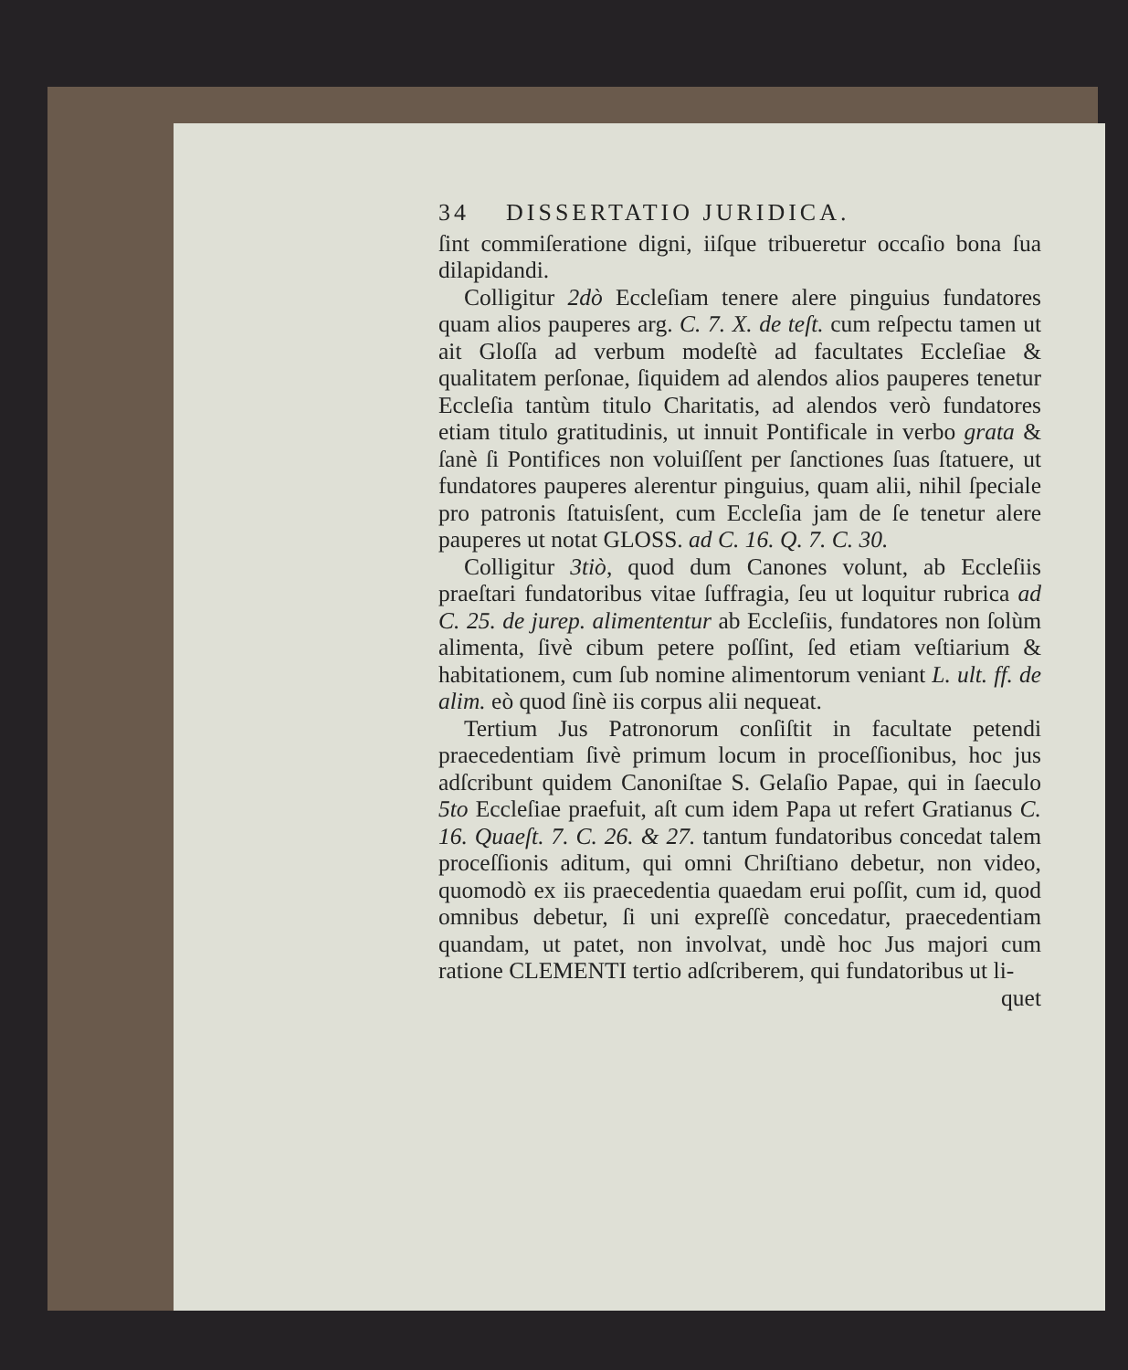34 DISSERTATIO JURIDICA.
ſint commiſeratione digni, iiſque tribueretur occaſio bona ſua dilapidandi.
Colligitur 2dò Eccleſiam tenere alere pinguius fundatores quam alios pauperes arg. C. 7. X. de teſt. cum reſpectu tamen ut ait Gloſſa ad verbum modeſtè ad facultates Eccleſiae & qualitatem perſonae, ſiquidem ad alendos alios pauperes tenetur Eccleſia tantùm titulo Charitatis, ad alendos verò fundatores etiam titulo gratitudinis, ut innuit Pontificale in verbo grata & ſanè ſi Pontifices non voluiſſent per ſanctiones ſuas ſtatuere, ut fundatores pauperes alerentur pinguius, quam alii, nihil ſpeciale pro patronis ſtatuisſent, cum Eccleſia jam de ſe tenetur alere pauperes ut notat GLOSS. ad C. 16. Q. 7. C. 30.
Colligitur 3tiò, quod dum Canones volunt, ab Eccleſiis praeſtari fundatoribus vitae ſuffragia, ſeu ut loquitur rubrica ad C. 25. de jurep. alimententur ab Eccleſiis, fundatores non ſolùm alimenta, ſivè cibum petere poſſint, ſed etiam veſtiarium & habitationem, cum ſub nomine alimentorum veniant L. ult. ff. de alim. eò quod ſinè iis corpus alii nequeat.
Tertium Jus Patronorum conſiſtit in facultate petendi praecedentiam ſivè primum locum in proceſſionibus, hoc jus adſcribunt quidem Canoniſtae S. Gelaſio Papae, qui in ſaeculo 5to Eccleſiae praefuit, aſt cum idem Papa ut refert Gratianus C. 16. Quaeſt. 7. C. 26. & 27. tantum fundatoribus concedat talem proceſſionis aditum, qui omni Chriſtiano debetur, non video, quomodò ex iis praecedentia quaedam erui poſſit, cum id, quod omnibus debetur, ſi uni expreſſè concedatur, praecedentiam quandam, ut patet, non involvat, undè hoc Jus majori cum ratione CLEMENTI tertio adſcriberem, qui fundatoribus ut li-
quet